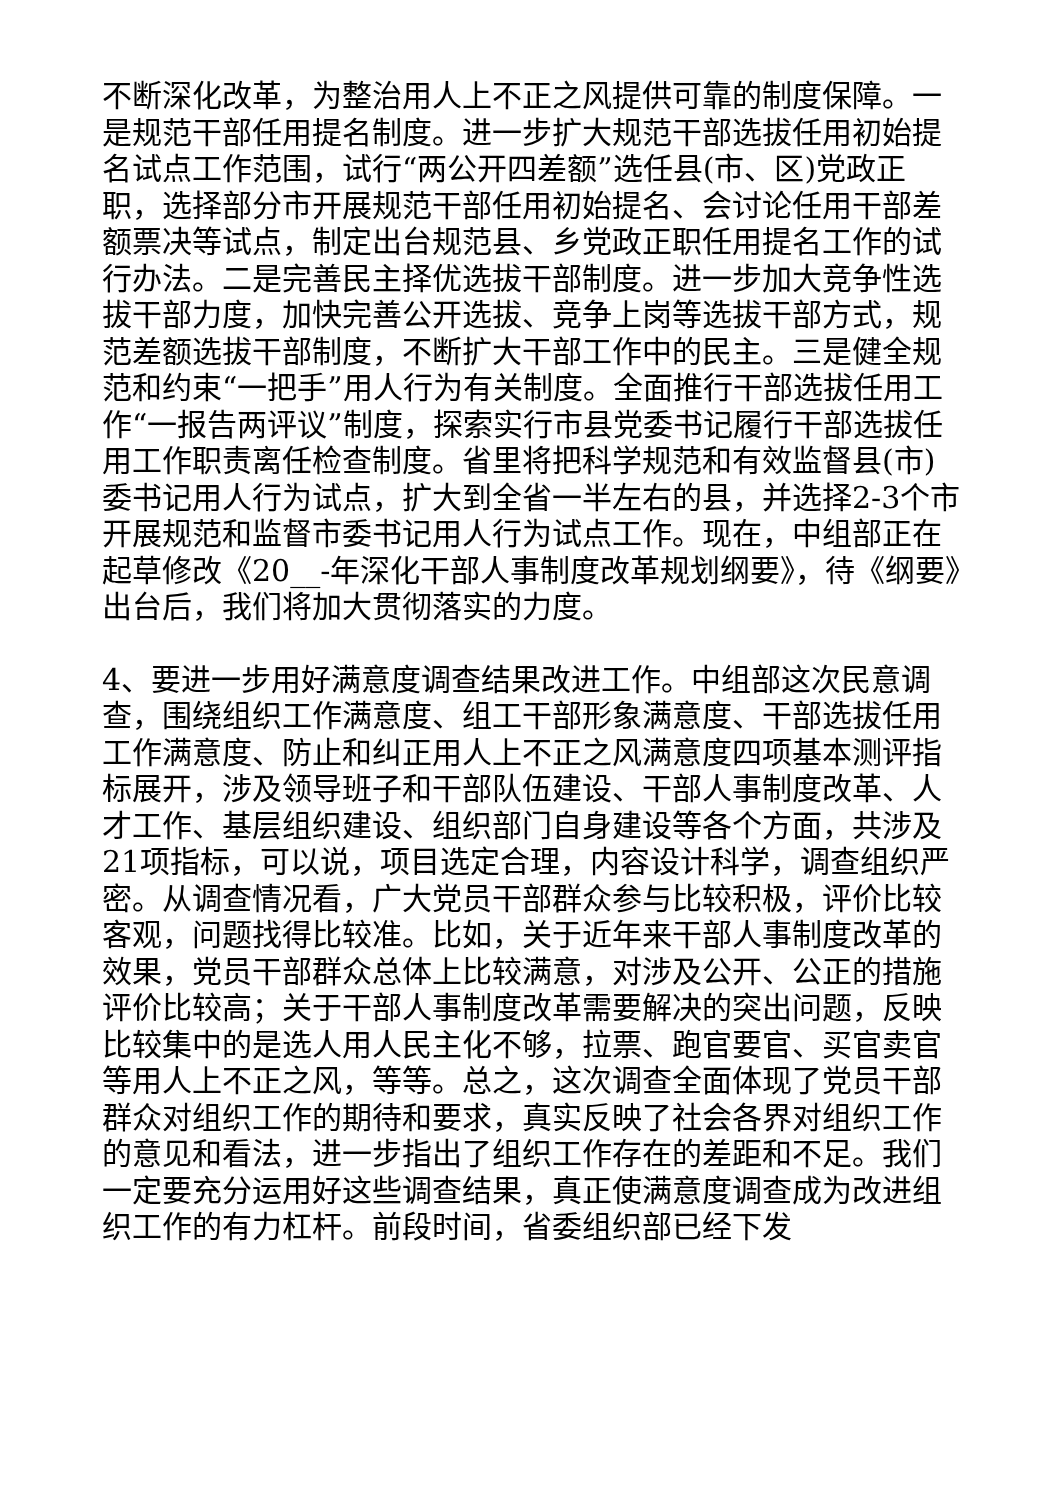不断深化改革，为整治用人上不正之风提供可靠的制度保障。一是规范干部任用提名制度。进一步扩大规范干部选拔任用初始提名试点工作范围，试行“两公开四差额”选任县(市、区)党政正职，选择部分市开展规范干部任用初始提名、会讨论任用干部差额票决等试点，制定出台规范县、乡党政正职任用提名工作的试行办法。二是完善民主择优选拔干部制度。进一步加大竞争性选拔干部力度，加快完善公开选拔、竞争上岗等选拔干部方式，规范差额选拔干部制度，不断扩大干部工作中的民主。三是健全规范和约束“一把手”用人行为有关制度。全面推行干部选拔任用工作“一报告两评议”制度，探索实行市县党委书记履行干部选拔任用工作职责离任检查制度。省里将把科学规范和有效监督县(市)委书记用人行为试点，扩大到全省一半左右的县，并选择2-3个市开展规范和监督市委书记用人行为试点工作。现在，中组部正在起草修改《20__-年深化干部人事制度改革规划纲要》，待《纲要》出台后，我们将加大贯彻落实的力度。
4、要进一步用好满意度调查结果改进工作。中组部这次民意调查，围绕组织工作满意度、组工干部形象满意度、干部选拔任用工作满意度、防止和纠正用人上不正之风满意度四项基本测评指标展开，涉及领导班子和干部队伍建设、干部人事制度改革、人才工作、基层组织建设、组织部门自身建设等各个方面，共涉及21项指标，可以说，项目选定合理，内容设计科学，调查组织严密。从调查情况看，广大党员干部群众参与比较积极，评价比较客观，问题找得比较准。比如，关于近年来干部人事制度改革的效果，党员干部群众总体上比较满意，对涉及公开、公正的措施评价比较高；关于干部人事制度改革需要解决的突出问题，反映比较集中的是选人用人民主化不够，拉票、跑官要官、买官卖官等用人上不正之风，等等。总之，这次调查全面体现了党员干部群众对组织工作的期待和要求，真实反映了社会各界对组织工作的意见和看法，进一步指出了组织工作存在的差距和不足。我们一定要充分运用好这些调查结果，真正使满意度调查成为改进组织工作的有力杠杆。前段时间，省委组织部已经下发